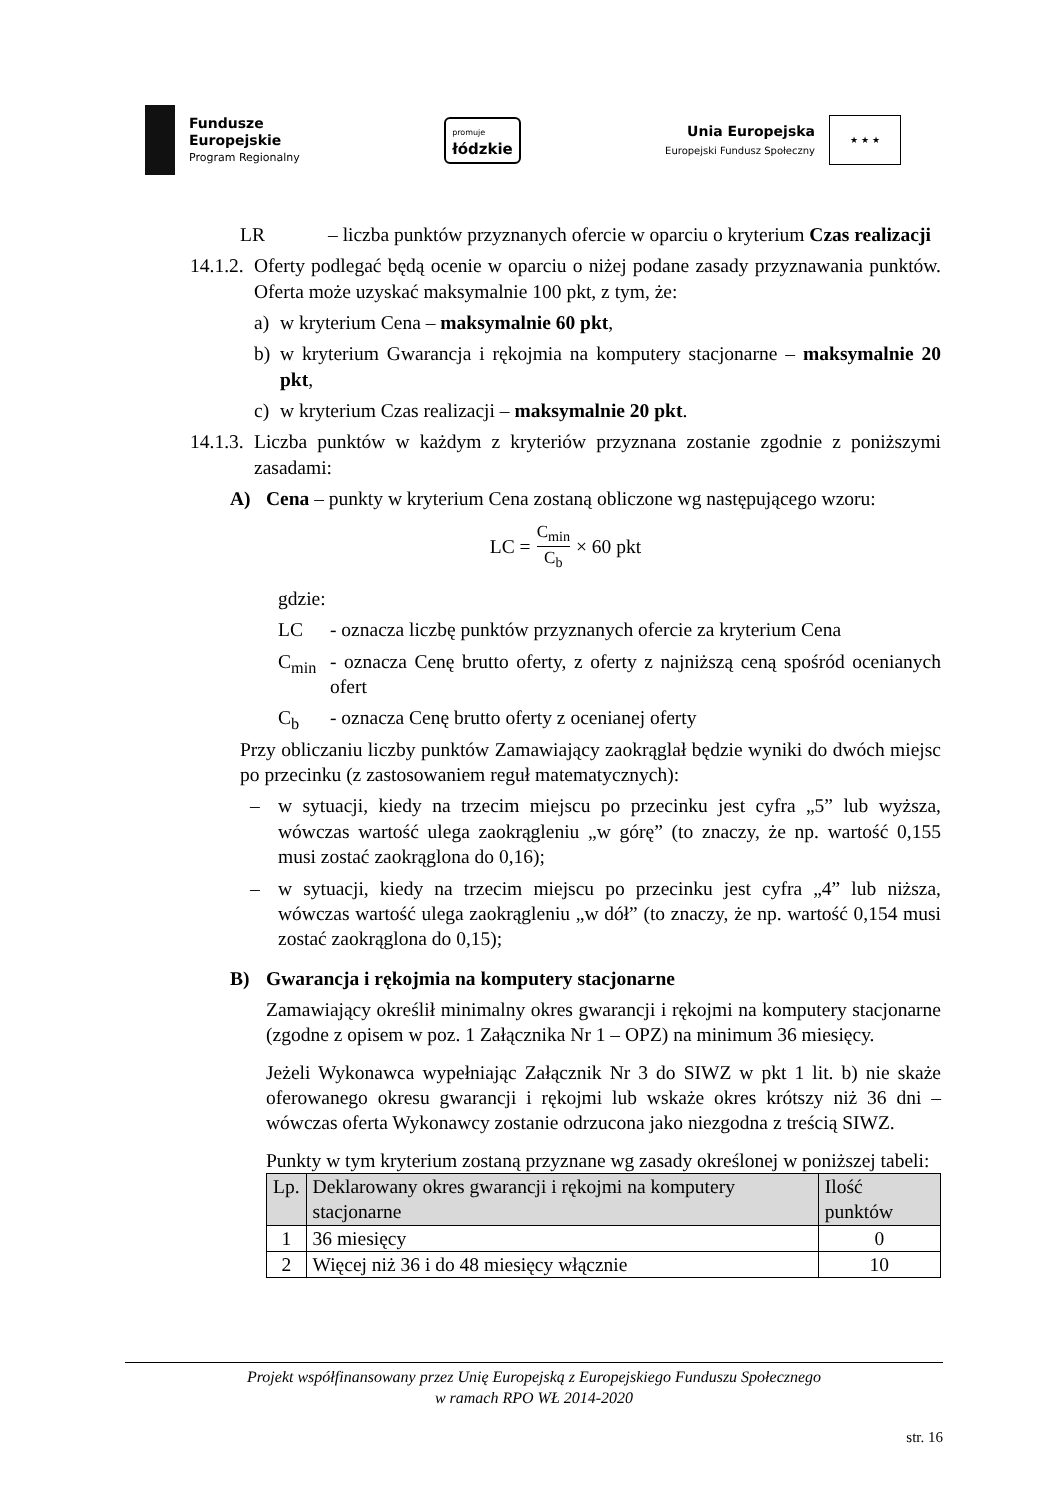Fundusze
Europejskie
Program Regionalny
promuje
łódzkie
Unia Europejska
Europejski Fundusz Społeczny
★ ★ ★
LR – liczba punktów przyznanych ofercie w oparciu o kryterium Czas realizacji
14.1.2.
Oferty podlegać będą ocenie w oparciu o niżej podane zasady przyznawania punktów. Oferta może uzyskać maksymalnie 100 pkt, z tym, że:
a) w kryterium Cena – maksymalnie 60 pkt,
b) w kryterium Gwarancja i rękojmia na komputery stacjonarne – maksymalnie 20 pkt,
c) w kryterium Czas realizacji – maksymalnie 20 pkt.
14.1.3.
Liczba punktów w każdym z kryteriów przyznana zostanie zgodnie z poniższymi zasadami:
A) Cena – punkty w kryterium Cena zostaną obliczone wg następującego wzoru:
LC = C<sub>min</sub> C<sub>b</sub> × 60 pkt
gdzie:
LC - oznacza liczbę punktów przyznanych ofercie za kryterium Cena
C<sub>min</sub> - oznacza Cenę brutto oferty, z oferty z najniższą ceną spośród ocenianych ofert
C<sub>b</sub> - oznacza Cenę brutto oferty z ocenianej oferty
Przy obliczaniu liczby punktów Zamawiający zaokrąglał będzie wyniki do dwóch miejsc po przecinku (z zastosowaniem reguł matematycznych):
– w sytuacji, kiedy na trzecim miejscu po przecinku jest cyfra „5” lub wyższa, wówczas wartość ulega zaokrągleniu „w górę” (to znaczy, że np. wartość 0,155 musi zostać zaokrąglona do 0,16);
– w sytuacji, kiedy na trzecim miejscu po przecinku jest cyfra „4” lub niższa, wówczas wartość ulega zaokrągleniu „w dół” (to znaczy, że np. wartość 0,154 musi zostać zaokrąglona do 0,15);
B) Gwarancja i rękojmia na komputery stacjonarne
Zamawiający określił minimalny okres gwarancji i rękojmi na komputery stacjonarne (zgodne z opisem w poz. 1 Załącznika Nr 1 – OPZ) na minimum 36 miesięcy.
Jeżeli Wykonawca wypełniając Załącznik Nr 3 do SIWZ w pkt 1 lit. b) nie skaże oferowanego okresu gwarancji i rękojmi lub wskaże okres krótszy niż 36 dni – wówczas oferta Wykonawcy zostanie odrzucona jako niezgodna z treścią SIWZ.
Punkty w tym kryterium zostaną przyznane wg zasady określonej w poniższej tabeli:
| Lp. | Deklarowany okres gwarancji i rękojmi na komputery stacjonarne | Ilość punktów |
| --- | --- | --- |
| 1 | 36 miesięcy | 0 |
| 2 | Więcej niż 36 i do 48 miesięcy włącznie | 10 |
Projekt współfinansowany przez Unię Europejską z Europejskiego Funduszu Społecznego
w ramach RPO WŁ 2014-2020
str. 16